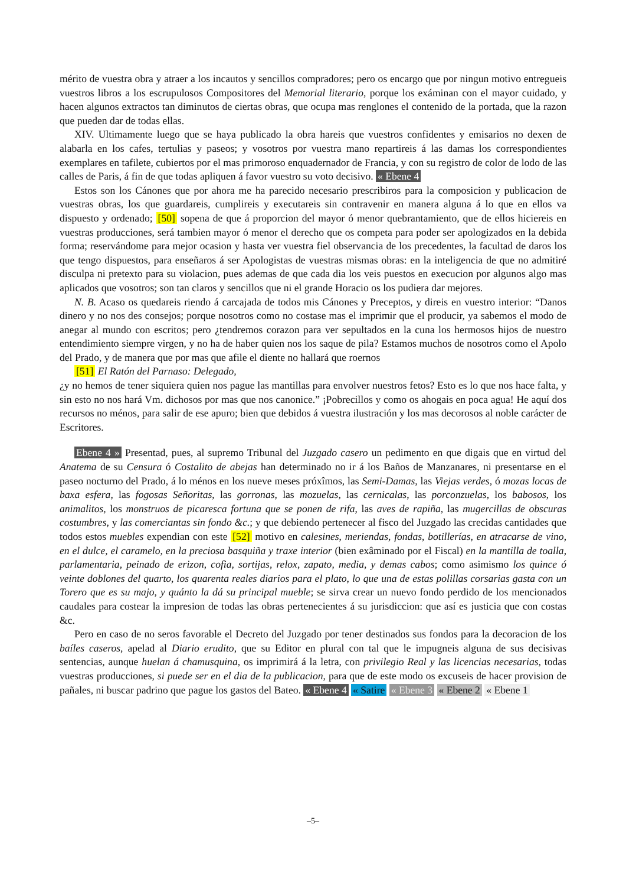mérito de vuestra obra y atraer a los incautos y sencillos compradores; pero os encargo que por ningun motivo entregueis vuestros libros a los escrupulosos Compositores del Memorial literario, porque los exáminan con el mayor cuidado, y hacen algunos extractos tan diminutos de ciertas obras, que ocupa mas renglones el contenido de la portada, que la razon que pueden dar de todas ellas.
XIV. Ultimamente luego que se haya publicado la obra hareis que vuestros confidentes y emisarios no dexen de alabarla en los cafes, tertulias y paseos; y vosotros por vuestra mano repartireis á las damas los correspondientes exemplares en tafilete, cubiertos por el mas primoroso enquadernador de Francia, y con su registro de color de lodo de las calles de Paris, á fin de que todas apliquen á favor vuestro su voto decisivo. « Ebene 4
Estos son los Cánones que por ahora me ha parecido necesario prescribiros para la composicion y publicacion de vuestras obras, los que guardareis, cumplireis y executareis sin contravenir en manera alguna á lo que en ellos va dispuesto y ordenado; [50] sopena de que á proporcion del mayor ó menor quebrantamiento, que de ellos hiciereis en vuestras producciones, será tambien mayor ó menor el derecho que os competa para poder ser apologizados en la debida forma; reservándome para mejor ocasion y hasta ver vuestra fiel observancia de los precedentes, la facultad de daros los que tengo dispuestos, para enseñaros á ser Apologistas de vuestras mismas obras: en la inteligencia de que no admitiré disculpa ni pretexto para su violacion, pues ademas de que cada dia los veis puestos en execucion por algunos algo mas aplicados que vosotros; son tan claros y sencillos que ni el grande Horacio os los pudiera dar mejores.
N. B. Acaso os quedareis riendo á carcajada de todos mis Cánones y Preceptos, y direis en vuestro interior: “Danos dinero y no nos des consejos; porque nosotros como no costase mas el imprimir que el producir, ya sabemos el modo de anegar al mundo con escritos; pero ¿tendremos corazon para ver sepultados en la cuna los hermosos hijos de nuestro entendimiento siempre virgen, y no ha de haber quien nos los saque de pila? Estamos muchos de nosotros como el Apolo del Prado, y de manera que por mas que afile el diente no hallará que roernos
[51] El Ratón del Parnaso: Delegado,
¿y no hemos de tener siquiera quien nos pague las mantillas para envolver nuestros fetos? Esto es lo que nos hace falta, y sin esto no nos hará Vm. dichosos por mas que nos canonice.” ¡Pobrecillos y como os ahogais en poca agua! He aquí dos recursos no ménos, para salir de ese apuro; bien que debidos á vuestra ilustración y los mas decorosos al noble carácter de Escritores.
Ebene 4 » Presentad, pues, al supremo Tribunal del Juzgado casero un pedimento en que digais que en virtud del Anatema de su Censura ó Costalito de abejas han determinado no ir á los Baños de Manzanares, ni presentarse en el paseo nocturno del Prado, á lo ménos en los nueve meses próxîmos, las Semi-Damas, las Viejas verdes, ó mozas locas de baxa esfera, las fogosas Señoritas, las gorronas, las mozuelas, las cernicalas, las porconzuelas, los babosos, los animalitos, los monstruos de picaresca fortuna que se ponen de rifa, las aves de rapiña, las mugercillas de obscuras costumbres, y las comerciantas sin fondo &c.; y que debiendo pertenecer al fisco del Juzgado las crecidas cantidades que todos estos muebles expendian con este [52] motivo en calesines, meriendas, fondas, botillerías, en atracarse de vino, en el dulce, el caramelo, en la preciosa basquiña y traxe interior (bien exâminado por el Fiscal) en la mantilla de toalla, parlamentaria, peinado de erizon, cofia, sortijas, relox, zapato, media, y demas cabos; como asimismo los quince ó veinte doblones del quarto, los quarenta reales diarios para el plato, lo que una de estas polillas corsarias gasta con un Torero que es su majo, y quánto la dá su principal mueble; se sirva crear un nuevo fondo perdido de los mencionados caudales para costear la impresion de todas las obras pertenecientes á su jurisdiccion: que así es justicia que con costas &c.
Pero en caso de no seros favorable el Decreto del Juzgado por tener destinados sus fondos para la decoracion de los baíles caseros, apelad al Diario erudito, que su Editor en plural con tal que le impugneis alguna de sus decisivas sentencias, aunque huelan á chamusquina, os imprimirá á la letra, con privilegio Real y las licencias necesarias, todas vuestras producciones, si puede ser en el dia de la publicacion, para que de este modo os excuseis de hacer provision de pañales, ni buscar padrino que pague los gastos del Bateo. « Ebene 4 « Satire « Ebene 3 « Ebene 2 « Ebene 1
–5–